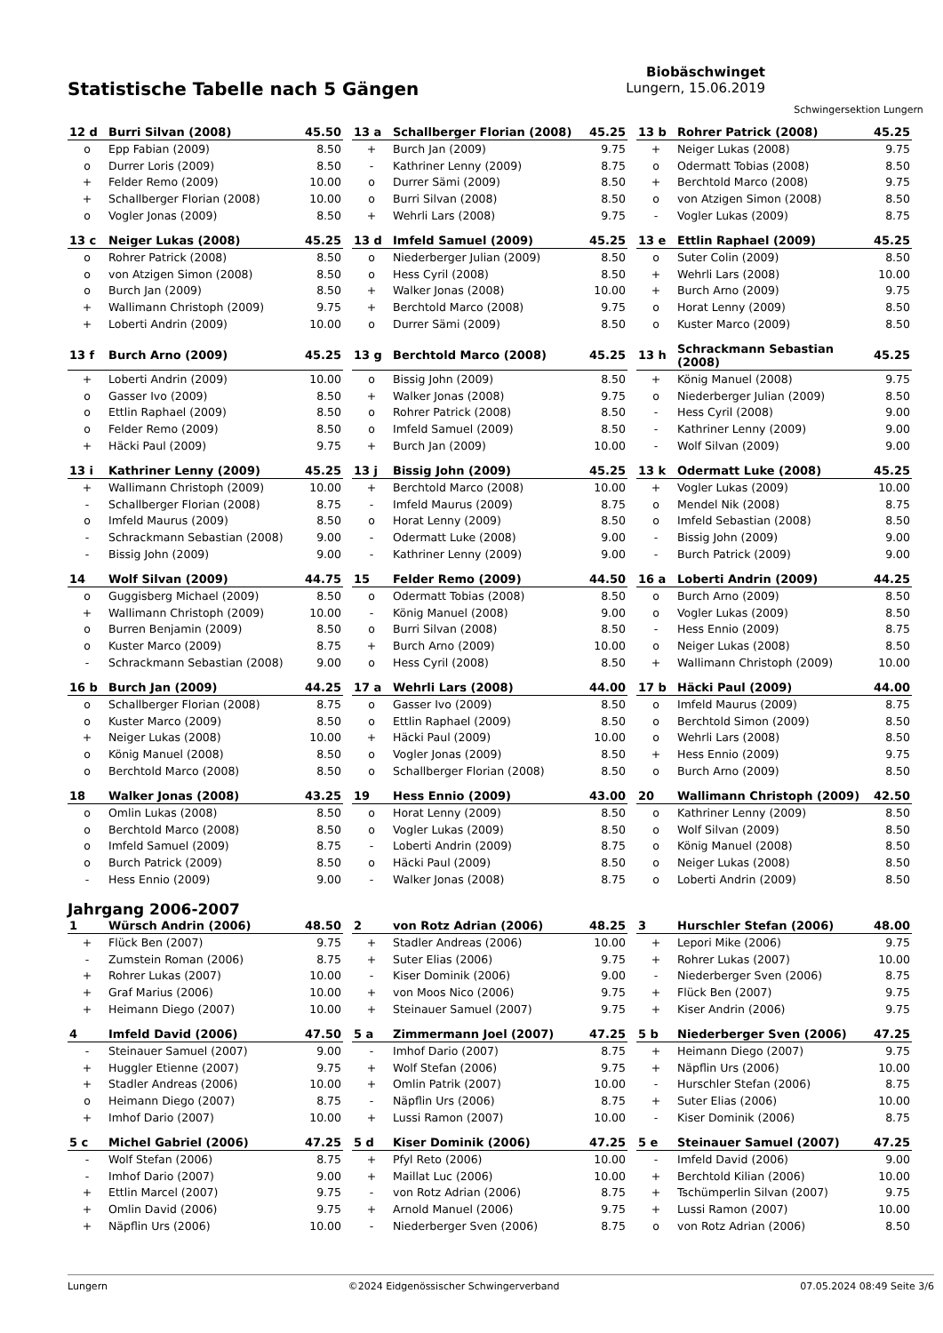Statistische Tabelle nach 5 Gängen
Biobäschwinget
Lungern, 15.06.2019
Schwingersektion Lungern
| 12 d | Burri Silvan (2008) | 45.50 |
| --- | --- | --- |
| o | Epp Fabian (2009) | 8.50 |
| o | Durrer Loris (2009) | 8.50 |
| + | Felder Remo (2009) | 10.00 |
| + | Schallberger Florian (2008) | 10.00 |
| o | Vogler Jonas (2009) | 8.50 |
| 13 a | Schallberger Florian (2008) | 45.25 |
| --- | --- | --- |
| + | Burch Jan (2009) | 9.75 |
| - | Kathriner Lenny (2009) | 8.75 |
| o | Durrer Sämi (2009) | 8.50 |
| o | Burri Silvan (2008) | 8.50 |
| + | Wehrli Lars (2008) | 9.75 |
| 13 b | Rohrer Patrick (2008) | 45.25 |
| --- | --- | --- |
| + | Neiger Lukas (2008) | 9.75 |
| o | Odermatt Tobias (2008) | 8.50 |
| + | Berchtold Marco (2008) | 9.75 |
| o | von Atzigen Simon (2008) | 8.50 |
| - | Vogler Lukas (2009) | 8.75 |
| 13 c | Neiger Lukas (2008) | 45.25 |
| --- | --- | --- |
| o | Rohrer Patrick (2008) | 8.50 |
| o | von Atzigen Simon (2008) | 8.50 |
| o | Burch Jan (2009) | 8.50 |
| + | Wallimann Christoph (2009) | 9.75 |
| + | Loberti Andrin (2009) | 10.00 |
| 13 d | Imfeld Samuel (2009) | 45.25 |
| --- | --- | --- |
| o | Niederberger Julian (2009) | 8.50 |
| o | Hess Cyril (2008) | 8.50 |
| + | Walker Jonas (2008) | 10.00 |
| + | Berchtold Marco (2008) | 9.75 |
| o | Durrer Sämi (2009) | 8.50 |
| 13 e | Ettlin Raphael (2009) | 45.25 |
| --- | --- | --- |
| o | Suter Colin (2009) | 8.50 |
| + | Wehrli Lars (2008) | 10.00 |
| + | Burch Arno (2009) | 9.75 |
| o | Horat Lenny (2009) | 8.50 |
| o | Kuster Marco (2009) | 8.50 |
| 13 f | Burch Arno (2009) | 45.25 |
| --- | --- | --- |
| + | Loberti Andrin (2009) | 10.00 |
| o | Gasser Ivo (2009) | 8.50 |
| o | Ettlin Raphael (2009) | 8.50 |
| o | Felder Remo (2009) | 8.50 |
| + | Häcki Paul (2009) | 9.75 |
| 13 g | Berchtold Marco (2008) | 45.25 |
| --- | --- | --- |
| o | Bissig John (2009) | 8.50 |
| + | Walker Jonas (2008) | 9.75 |
| o | Rohrer Patrick (2008) | 8.50 |
| o | Imfeld Samuel (2009) | 8.50 |
| + | Burch Jan (2009) | 10.00 |
| 13 h | Schrackmann Sebastian (2008) | 45.25 |
| --- | --- | --- |
| + | König Manuel (2008) | 9.75 |
| o | Niederberger Julian (2009) | 8.50 |
| - | Hess Cyril (2008) | 9.00 |
| - | Kathriner Lenny (2009) | 9.00 |
| - | Wolf Silvan (2009) | 9.00 |
| 13 i | Kathriner Lenny (2009) | 45.25 |
| --- | --- | --- |
| + | Wallimann Christoph (2009) | 10.00 |
| - | Schallberger Florian (2008) | 8.75 |
| o | Imfeld Maurus (2009) | 8.50 |
| - | Schrackmann Sebastian (2008) | 9.00 |
| - | Bissig John (2009) | 9.00 |
| 13 j | Bissig John (2009) | 45.25 |
| --- | --- | --- |
| + | Berchtold Marco (2008) | 10.00 |
| - | Imfeld Maurus (2009) | 8.75 |
| o | Horat Lenny (2009) | 8.50 |
| - | Odermatt Luke (2008) | 9.00 |
| - | Kathriner Lenny (2009) | 9.00 |
| 13 k | Odermatt Luke (2008) | 45.25 |
| --- | --- | --- |
| + | Vogler Lukas (2009) | 10.00 |
| o | Mendel Nik (2008) | 8.75 |
| o | Imfeld Sebastian (2008) | 8.50 |
| - | Bissig John (2009) | 9.00 |
| - | Burch Patrick (2009) | 9.00 |
| 14 | Wolf Silvan (2009) | 44.75 |
| --- | --- | --- |
| o | Guggisberg Michael (2009) | 8.50 |
| + | Wallimann Christoph (2009) | 10.00 |
| o | Burren Benjamin (2009) | 8.50 |
| o | Kuster Marco (2009) | 8.75 |
| - | Schrackmann Sebastian (2008) | 9.00 |
| 15 | Felder Remo (2009) | 44.50 |
| --- | --- | --- |
| o | Odermatt Tobias (2008) | 8.50 |
| - | König Manuel (2008) | 9.00 |
| o | Burri Silvan (2008) | 8.50 |
| + | Burch Arno (2009) | 10.00 |
| o | Hess Cyril (2008) | 8.50 |
| 16 a | Loberti Andrin (2009) | 44.25 |
| --- | --- | --- |
| o | Burch Arno (2009) | 8.50 |
| o | Vogler Lukas (2009) | 8.50 |
| - | Hess Ennio (2009) | 8.75 |
| o | Neiger Lukas (2008) | 8.50 |
| + | Wallimann Christoph (2009) | 10.00 |
| 16 b | Burch Jan (2009) | 44.25 |
| --- | --- | --- |
| o | Schallberger Florian (2008) | 8.75 |
| o | Kuster Marco (2009) | 8.50 |
| + | Neiger Lukas (2008) | 10.00 |
| o | König Manuel (2008) | 8.50 |
| o | Berchtold Marco (2008) | 8.50 |
| 17 a | Wehrli Lars (2008) | 44.00 |
| --- | --- | --- |
| o | Gasser Ivo (2009) | 8.50 |
| o | Ettlin Raphael (2009) | 8.50 |
| + | Häcki Paul (2009) | 10.00 |
| o | Vogler Jonas (2009) | 8.50 |
| o | Schallberger Florian (2008) | 8.50 |
| 17 b | Häcki Paul (2009) | 44.00 |
| --- | --- | --- |
| o | Imfeld Maurus (2009) | 8.75 |
| o | Berchtold Simon (2009) | 8.50 |
| o | Wehrli Lars (2008) | 8.50 |
| + | Hess Ennio (2009) | 9.75 |
| o | Burch Arno (2009) | 8.50 |
| 18 | Walker Jonas (2008) | 43.25 |
| --- | --- | --- |
| o | Omlin Lukas (2008) | 8.50 |
| o | Berchtold Marco (2008) | 8.50 |
| o | Imfeld Samuel (2009) | 8.75 |
| o | Burch Patrick (2009) | 8.50 |
| - | Hess Ennio (2009) | 9.00 |
| 19 | Hess Ennio (2009) | 43.00 |
| --- | --- | --- |
| o | Horat Lenny (2009) | 8.50 |
| o | Vogler Lukas (2009) | 8.50 |
| - | Loberti Andrin (2009) | 8.75 |
| o | Häcki Paul (2009) | 8.50 |
| - | Walker Jonas (2008) | 8.75 |
| 20 | Wallimann Christoph (2009) | 42.50 |
| --- | --- | --- |
| o | Kathriner Lenny (2009) | 8.50 |
| o | Wolf Silvan (2009) | 8.50 |
| o | König Manuel (2008) | 8.50 |
| o | Neiger Lukas (2008) | 8.50 |
| o | Loberti Andrin (2009) | 8.50 |
Jahrgang 2006-2007
| 1 | Würsch Andrin (2006) | 48.50 |
| --- | --- | --- |
| + | Flück Ben (2007) | 9.75 |
| - | Zumstein Roman (2006) | 8.75 |
| + | Rohrer Lukas (2007) | 10.00 |
| + | Graf Marius (2006) | 10.00 |
| + | Heimann Diego (2007) | 10.00 |
| 2 | von Rotz Adrian (2006) | 48.25 |
| --- | --- | --- |
| + | Stadler Andreas (2006) | 10.00 |
| + | Suter Elias (2006) | 9.75 |
| - | Kiser Dominik (2006) | 9.00 |
| + | von Moos Nico (2006) | 9.75 |
| + | Steinauer Samuel (2007) | 9.75 |
| 3 | Hurschler Stefan (2006) | 48.00 |
| --- | --- | --- |
| + | Lepori Mike (2006) | 9.75 |
| + | Rohrer Lukas (2007) | 10.00 |
| - | Niederberger Sven (2006) | 8.75 |
| + | Flück Ben (2007) | 9.75 |
| + | Kiser Andrin (2006) | 9.75 |
| 4 | Imfeld David (2006) | 47.50 |
| --- | --- | --- |
| - | Steinauer Samuel (2007) | 9.00 |
| + | Huggler Etienne (2007) | 9.75 |
| + | Stadler Andreas (2006) | 10.00 |
| o | Heimann Diego (2007) | 8.75 |
| + | Imhof Dario (2007) | 10.00 |
| 5 a | Zimmermann Joel (2007) | 47.25 |
| --- | --- | --- |
| - | Imhof Dario (2007) | 8.75 |
| + | Wolf Stefan (2006) | 9.75 |
| + | Omlin Patrik (2007) | 10.00 |
| - | Näpflin Urs (2006) | 8.75 |
| + | Lussi Ramon (2007) | 10.00 |
| 5 b | Niederberger Sven (2006) | 47.25 |
| --- | --- | --- |
| + | Heimann Diego (2007) | 9.75 |
| + | Näpflin Urs (2006) | 10.00 |
| - | Hurschler Stefan (2006) | 8.75 |
| + | Suter Elias (2006) | 10.00 |
| - | Kiser Dominik (2006) | 8.75 |
| 5 c | Michel Gabriel (2006) | 47.25 |
| --- | --- | --- |
| - | Wolf Stefan (2006) | 8.75 |
| - | Imhof Dario (2007) | 9.00 |
| + | Ettlin Marcel (2007) | 9.75 |
| + | Omlin David (2006) | 9.75 |
| + | Näpflin Urs (2006) | 10.00 |
| 5 d | Kiser Dominik (2006) | 47.25 |
| --- | --- | --- |
| + | Pfyl Reto (2006) | 10.00 |
| + | Maillat Luc (2006) | 10.00 |
| - | von Rotz Adrian (2006) | 8.75 |
| + | Arnold Manuel (2006) | 9.75 |
| - | Niederberger Sven (2006) | 8.75 |
| 5 e | Steinauer Samuel (2007) | 47.25 |
| --- | --- | --- |
| - | Imfeld David (2006) | 9.00 |
| + | Berchtold Kilian (2006) | 10.00 |
| + | Tschümperlin Silvan (2007) | 9.75 |
| + | Lussi Ramon (2007) | 10.00 |
| o | von Rotz Adrian (2006) | 8.50 |
Lungern ©2024 Eidgenössischer Schwingerverband 07.05.2024 08:49 Seite 3/6